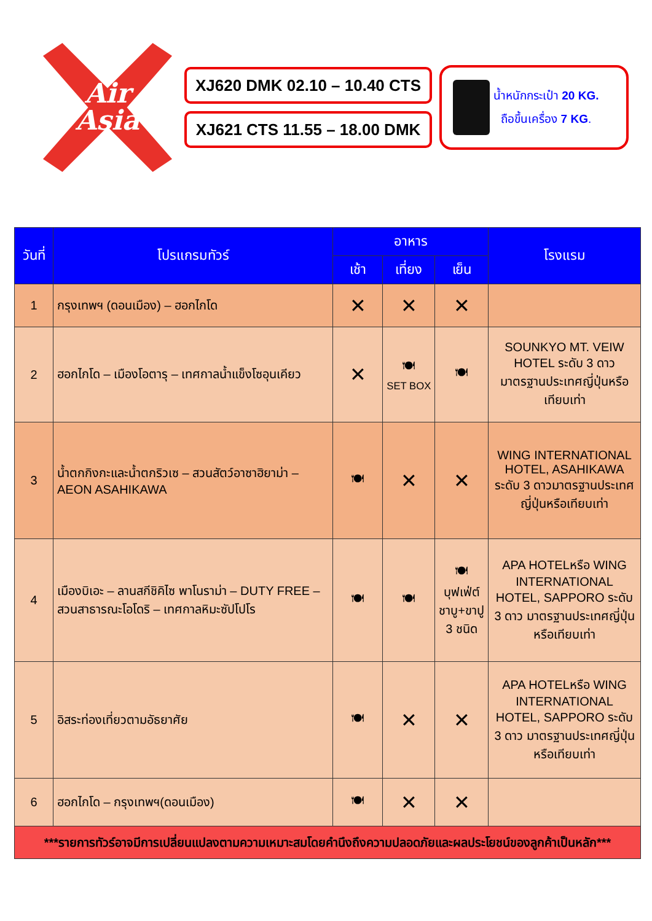Air
Asia
XJ620 DMK 02.10 – 10.40 CTS
XJ621 CTS 11.55 – 18.00 DMK
น้ำหนักกระเป๋า 20 KG.
ถือขึ้นเครื่อง 7 KG.
| วันที่ | โปรแกรมทัวร์ | อาหาร | | | โรงแรม |
| --- | --- | --- | --- | --- | --- |
| | | เช้า | เที่ยง | เย็น | |
| 1 | กรุงเทพฯ (ดอนเมือง) – ฮอกไกโด | ✕ | ✕ | ✕ | |
| 2 | ฮอกไกโด – เมืองโอตารุ – เทศกาลน้ำแข็งโซอุนเคียว | ✕ | 🍽 SET BOX | 🍽 | SOUNKYO MT. VEIW HOTEL ระดับ 3 ดาว มาตรฐานประเทศญี่ปุ่นหรือเทียบเท่า |
| 3 | น้ำตกกิงกะและน้ำตกริวเซ – สวนสัตว์อาซาฮิยาม่า – AEON ASAHIKAWA | 🍽 | ✕ | ✕ | WING INTERNATIONAL HOTEL, ASAHIKAWA ระดับ 3 ดาวมาตรฐานประเทศญี่ปุ่นหรือเทียบเท่า |
| 4 | เมืองบิเอะ – ลานสกีชิคิไซ พาโนราม่า – DUTY FREE – สวนสาธารณะโอโดริ – เทศกาลหิมะซัปโปโร | 🍽 | 🍽 | 🍽 บุฟเฟ่ต์ชาบู+ขาปู 3 ชนิด | APA HOTELหรือ WING INTERNATIONAL HOTEL, SAPPORO ระดับ 3 ดาว มาตรฐานประเทศญี่ปุ่นหรือเทียบเท่า |
| 5 | อิสระท่องเที่ยวตามอัธยาศัย | 🍽 | ✕ | ✕ | APA HOTELหรือ WING INTERNATIONAL HOTEL, SAPPORO ระดับ 3 ดาว มาตรฐานประเทศญี่ปุ่นหรือเทียบเท่า |
| 6 | ฮอกไกโด – กรุงเทพฯ(ดอนเมือง) | 🍽 | ✕ | ✕ | |
| ***รายการทัวร์อาจมีการเปลี่ยนแปลงตามความเหมาะสมโดยคำนึงถึงความปลอดภัยและผลประโยชน์ของลูกค้าเป็นหลัก*** | | | | | |